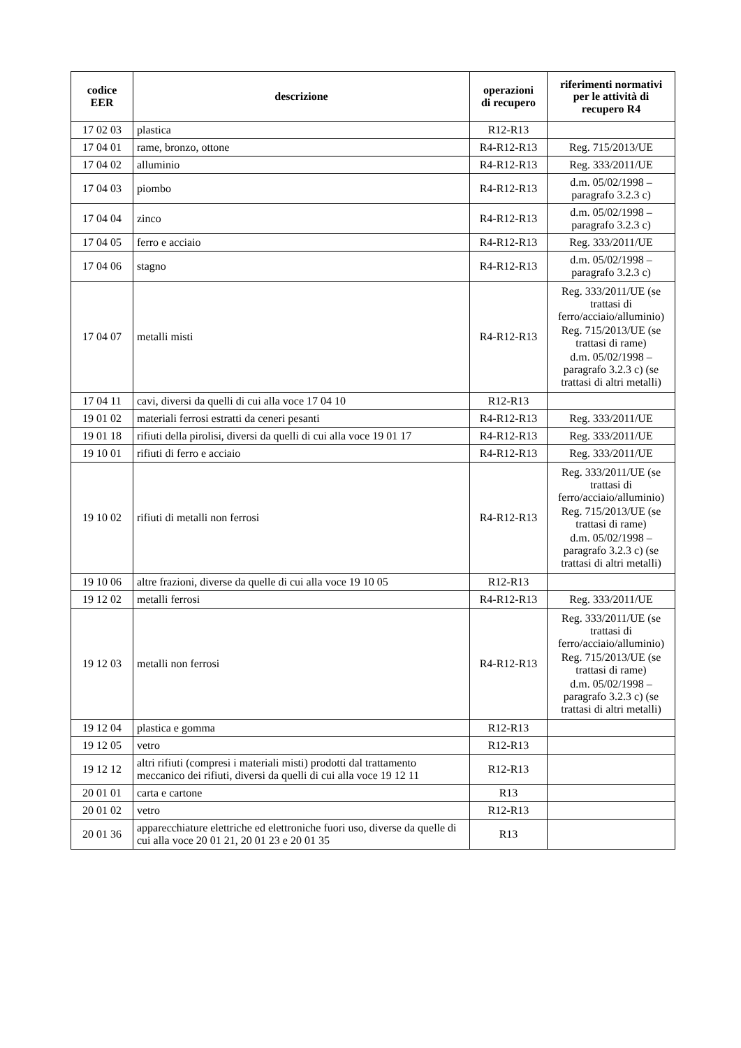| codice EER | descrizione | operazioni di recupero | riferimenti normativi per le attività di recupero R4 |
| --- | --- | --- | --- |
| 17 02 03 | plastica | R12-R13 | |
| 17 04 01 | rame, bronzo, ottone | R4-R12-R13 | Reg. 715/2013/UE |
| 17 04 02 | alluminio | R4-R12-R13 | Reg. 333/2011/UE |
| 17 04 03 | piombo | R4-R12-R13 | d.m. 05/02/1998 – paragrafo 3.2.3 c) |
| 17 04 04 | zinco | R4-R12-R13 | d.m. 05/02/1998 – paragrafo 3.2.3 c) |
| 17 04 05 | ferro e acciaio | R4-R12-R13 | Reg. 333/2011/UE |
| 17 04 06 | stagno | R4-R12-R13 | d.m. 05/02/1998 – paragrafo 3.2.3 c) |
| 17 04 07 | metalli misti | R4-R12-R13 | Reg. 333/2011/UE (se trattasi di ferro/acciaio/alluminio) Reg. 715/2013/UE (se trattasi di rame) d.m. 05/02/1998 – paragrafo 3.2.3 c) (se trattasi di altri metalli) |
| 17 04 11 | cavi, diversi da quelli di cui alla voce 17 04 10 | R12-R13 | |
| 19 01 02 | materiali ferrosi estratti da ceneri pesanti | R4-R12-R13 | Reg. 333/2011/UE |
| 19 01 18 | rifiuti della pirolisi, diversi da quelli di cui alla voce 19 01 17 | R4-R12-R13 | Reg. 333/2011/UE |
| 19 10 01 | rifiuti di ferro e acciaio | R4-R12-R13 | Reg. 333/2011/UE |
| 19 10 02 | rifiuti di metalli non ferrosi | R4-R12-R13 | Reg. 333/2011/UE (se trattasi di ferro/acciaio/alluminio) Reg. 715/2013/UE (se trattasi di rame) d.m. 05/02/1998 – paragrafo 3.2.3 c) (se trattasi di altri metalli) |
| 19 10 06 | altre frazioni, diverse da quelle di cui alla voce 19 10 05 | R12-R13 | |
| 19 12 02 | metalli ferrosi | R4-R12-R13 | Reg. 333/2011/UE |
| 19 12 03 | metalli non ferrosi | R4-R12-R13 | Reg. 333/2011/UE (se trattasi di ferro/acciaio/alluminio) Reg. 715/2013/UE (se trattasi di rame) d.m. 05/02/1998 – paragrafo 3.2.3 c) (se trattasi di altri metalli) |
| 19 12 04 | plastica e gomma | R12-R13 | |
| 19 12 05 | vetro | R12-R13 | |
| 19 12 12 | altri rifiuti (compresi i materiali misti) prodotti dal trattamento meccanico dei rifiuti, diversi da quelli di cui alla voce 19 12 11 | R12-R13 | |
| 20 01 01 | carta e cartone | R13 | |
| 20 01 02 | vetro | R12-R13 | |
| 20 01 36 | apparecchiature elettriche ed elettroniche fuori uso, diverse da quelle di cui alla voce 20 01 21, 20 01 23 e 20 01 35 | R13 | |